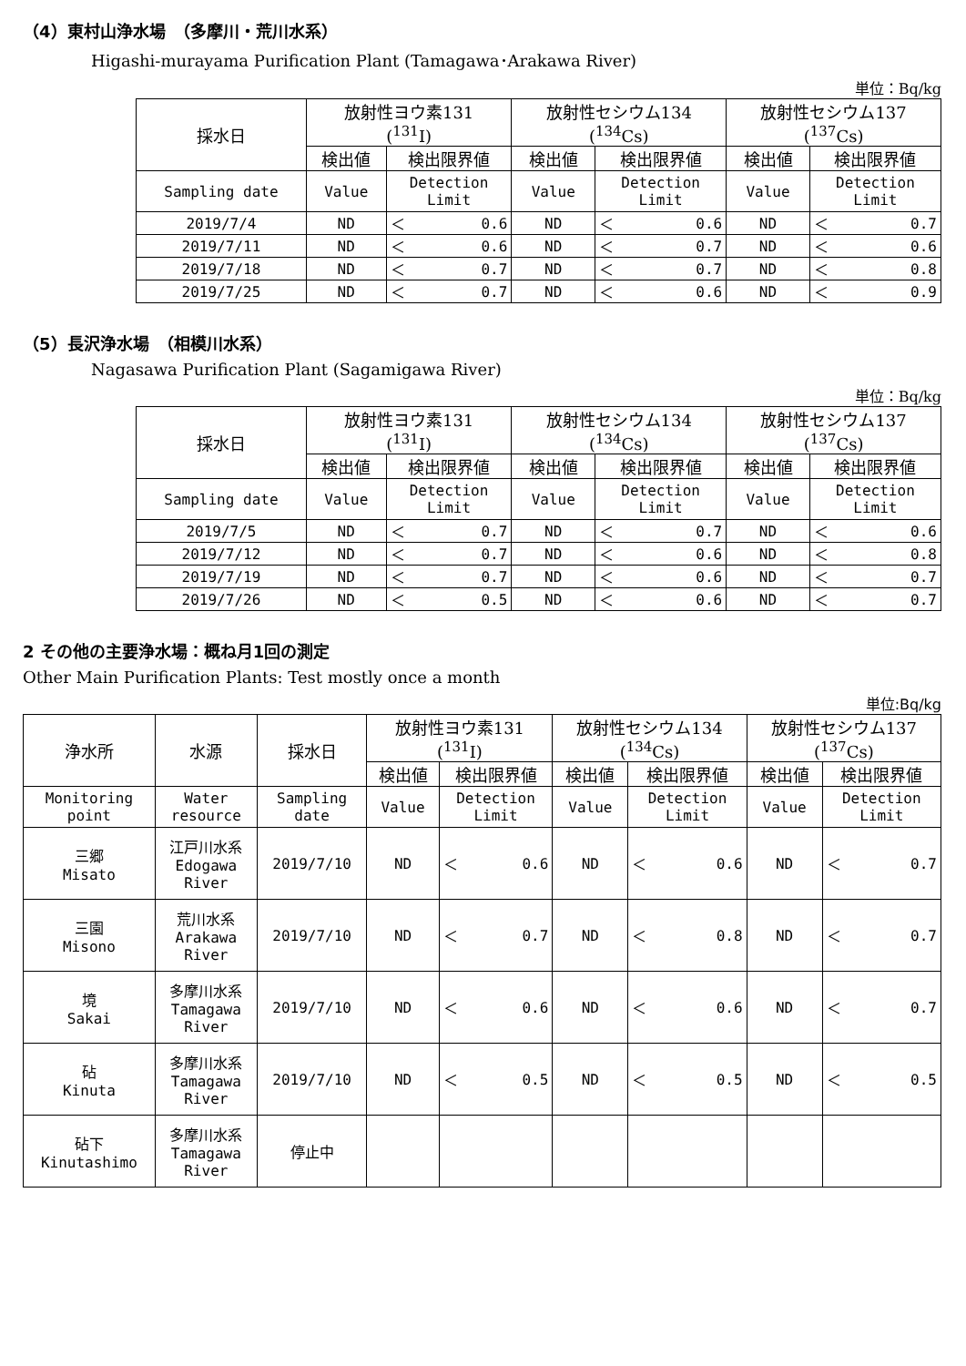（4）東村山浄水場　（多摩川・荒川水系）
Higashi-murayama Purification Plant (Tamagawa･Arakawa River)
単位：Bq/kg
| 採水日 | 放射性ヨウ素131 (<sup>131</sup>I) | | | 放射性セシウム134 (<sup>134</sup>Cs) | | | 放射性セシウム137 (<sup>137</sup>Cs) | | |
| --- | --- | --- | --- | --- | --- | --- | --- | --- | --- |
| | 検出値 | 検出限界値 | | 検出値 | 検出限界値 | | 検出値 | 検出限界値 | |
| Sampling date | Value | Detection Limit | | Value | Detection Limit | | Value | Detection Limit | |
| 2019/7/4 | ND | ＜ | 0.6 | ND | ＜ | 0.6 | ND | ＜ | 0.7 |
| 2019/7/11 | ND | ＜ | 0.6 | ND | ＜ | 0.7 | ND | ＜ | 0.6 |
| 2019/7/18 | ND | ＜ | 0.7 | ND | ＜ | 0.7 | ND | ＜ | 0.8 |
| 2019/7/25 | ND | ＜ | 0.7 | ND | ＜ | 0.6 | ND | ＜ | 0.9 |
（5）長沢浄水場　（相模川水系）
Nagasawa Purification Plant (Sagamigawa River)
単位：Bq/kg
| 採水日 | 放射性ヨウ素131 (<sup>131</sup>I) | | | 放射性セシウム134 (<sup>134</sup>Cs) | | | 放射性セシウム137 (<sup>137</sup>Cs) | | |
| --- | --- | --- | --- | --- | --- | --- | --- | --- | --- |
| | 検出値 | 検出限界値 | | 検出値 | 検出限界値 | | 検出値 | 検出限界値 | |
| Sampling date | Value | Detection Limit | | Value | Detection Limit | | Value | Detection Limit | |
| 2019/7/5 | ND | ＜ | 0.7 | ND | ＜ | 0.7 | ND | ＜ | 0.6 |
| 2019/7/12 | ND | ＜ | 0.7 | ND | ＜ | 0.6 | ND | ＜ | 0.8 |
| 2019/7/19 | ND | ＜ | 0.7 | ND | ＜ | 0.6 | ND | ＜ | 0.7 |
| 2019/7/26 | ND | ＜ | 0.5 | ND | ＜ | 0.6 | ND | ＜ | 0.7 |
2 その他の主要浄水場：概ね月1回の測定
Other Main Purification Plants: Test mostly once a month
単位:Bq/kg
| 浄水所 | 水源 | 採水日 | 放射性ヨウ素131 (<sup>131</sup>I) | | | 放射性セシウム134 (<sup>134</sup>Cs) | | | 放射性セシウム137 (<sup>137</sup>Cs) | | |
| --- | --- | --- | --- | --- | --- | --- | --- | --- | --- | --- | --- |
| | | | 検出値 | 検出限界値 | | 検出値 | 検出限界値 | | 検出値 | 検出限界値 | |
| Monitoring point | Water resource | Sampling date | Value | Detection Limit | | Value | Detection Limit | | Value | Detection Limit | |
| 三郷 Misato | 江戸川水系 Edogawa River | 2019/7/10 | ND | ＜ | 0.6 | ND | ＜ | 0.6 | ND | ＜ | 0.7 |
| 三園 Misono | 荒川水系 Arakawa River | 2019/7/10 | ND | ＜ | 0.7 | ND | ＜ | 0.8 | ND | ＜ | 0.7 |
| 境 Sakai | 多摩川水系 Tamagawa River | 2019/7/10 | ND | ＜ | 0.6 | ND | ＜ | 0.6 | ND | ＜ | 0.7 |
| 砧 Kinuta | 多摩川水系 Tamagawa River | 2019/7/10 | ND | ＜ | 0.5 | ND | ＜ | 0.5 | ND | ＜ | 0.5 |
| 砧下 Kinutashimo | 多摩川水系 Tamagawa River | 停止中 | | | | | | | | | |